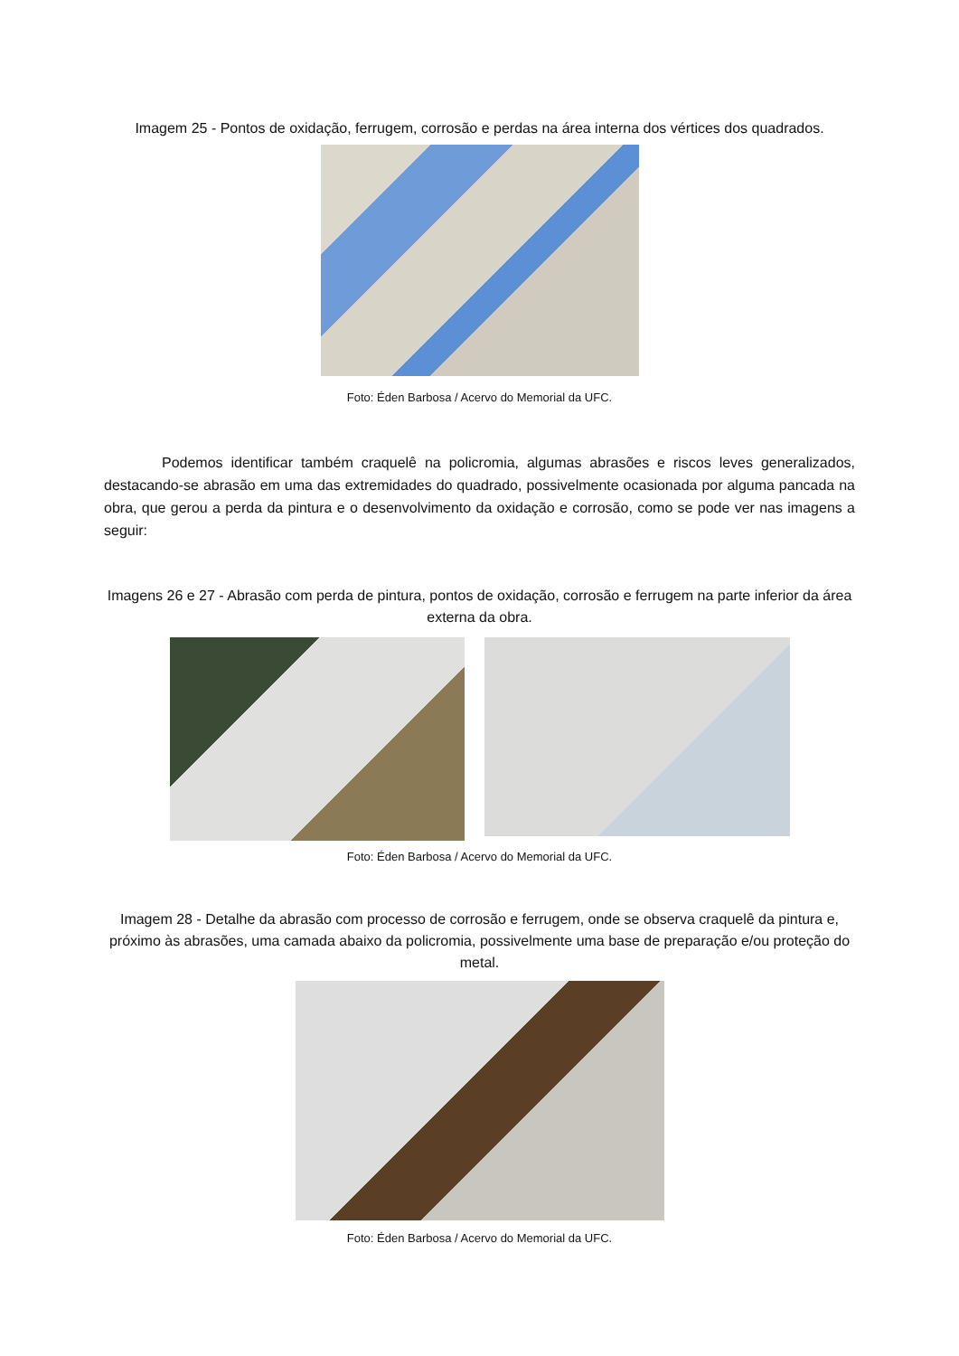Imagem 25 - Pontos de oxidação, ferrugem, corrosão e perdas na área interna dos vértices dos quadrados.
Foto: Éden Barbosa / Acervo do Memorial da UFC.
Podemos identificar também craquelê na policromia, algumas abrasões e riscos leves generalizados, destacando-se abrasão em uma das extremidades do quadrado, possivelmente ocasionada por alguma pancada na obra, que gerou a perda da pintura e o desenvolvimento da oxidação e corrosão, como se pode ver nas imagens a seguir:
Imagens 26 e 27 - Abrasão com perda de pintura, pontos de oxidação, corrosão e ferrugem na parte inferior da área externa da obra.
Foto: Éden Barbosa / Acervo do Memorial da UFC.
Imagem 28 - Detalhe da abrasão com processo de corrosão e ferrugem, onde se observa craquelê da pintura e, próximo às abrasões, uma camada abaixo da policromia, possivelmente uma base de preparação e/ou proteção do metal.
Foto: Éden Barbosa / Acervo do Memorial da UFC.